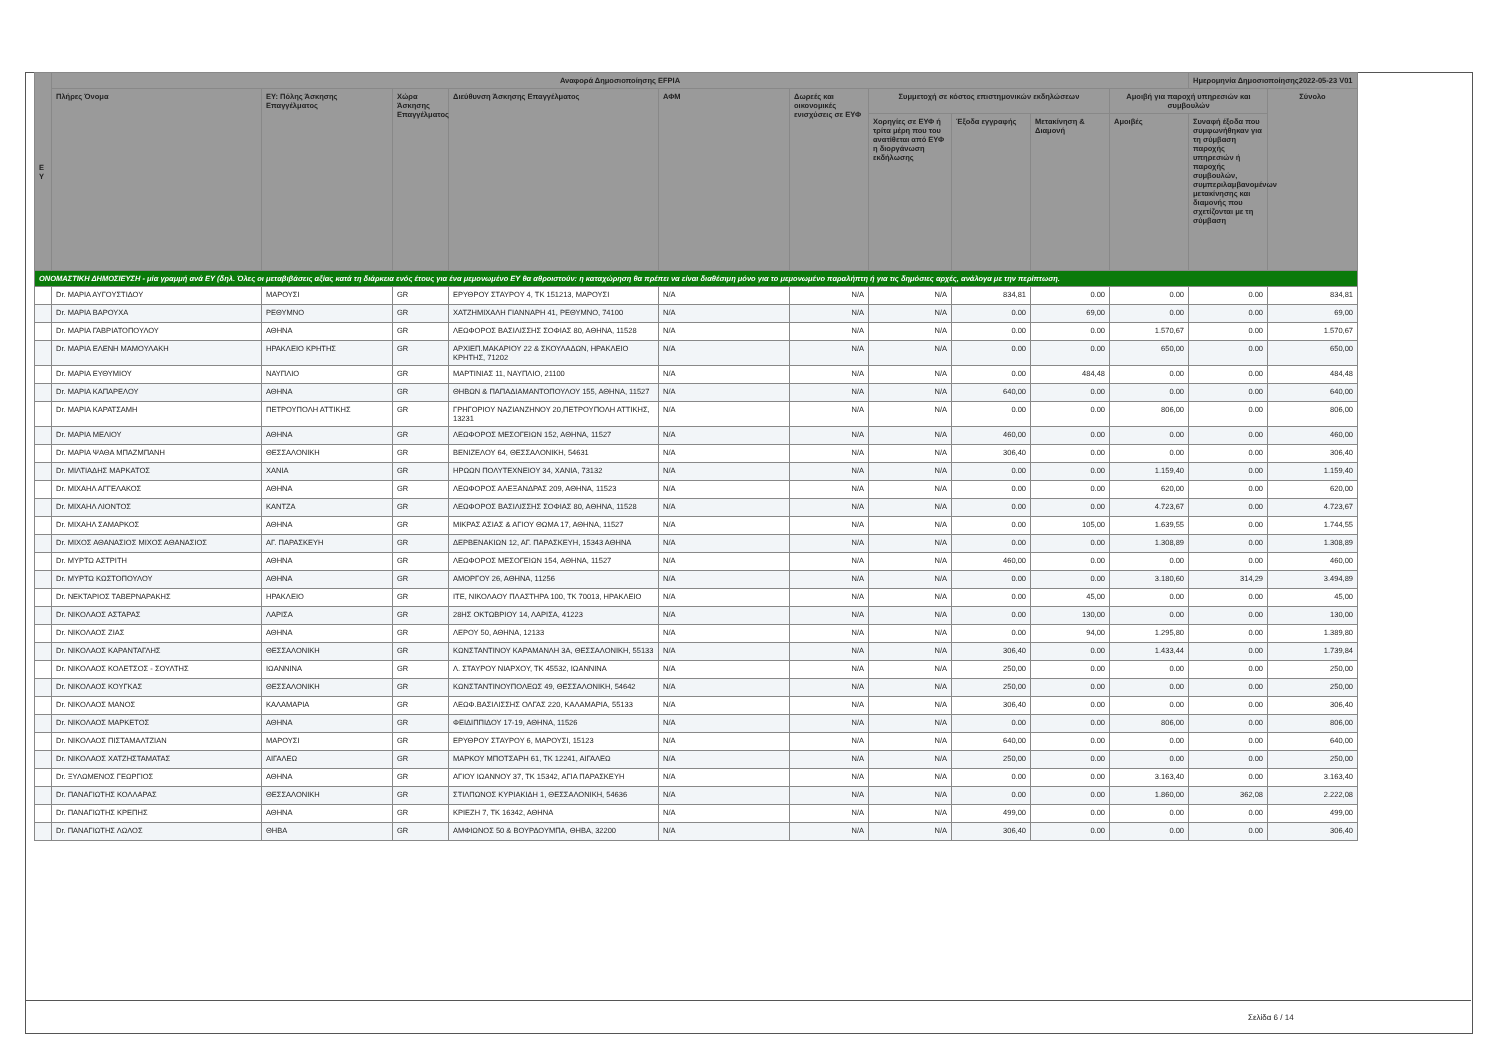| Ε Υ | Αναφορά Δημοσιοποίησης EFPIA | | | | | | | | | | Ημερομηνία Δημοσιοποίησης2022-05-23 V01 | |
| --- | --- | --- | --- | --- | --- | --- | --- | --- | --- | --- | --- | --- |
| | Πλήρες Όνομα | ΕΥ: Πόλης Άσκησης Επαγγέλματος | Χώρα Άσκησης Επαγγέλματος | Διεύθυνση Άσκησης Επαγγέλματος | ΑΦΜ | Δωρεές και οικονομικές ενισχύσεις σε ΕΥΦ | Συμμετοχή σε κόστος επιστημονικών εκδηλώσεων | | | Αμοιβή για παροχή υπηρεσιών και συμβουλών | | Σύνολο |
| | | | | | | | Χορηγίες σε ΕΥΦ ή τρίτα μέρη που του ανατίθεται από ΕΥΦ η διοργάνωση εκδήλωσης | Έξοδα εγγραφής | Μετακίνηση & Διαμονή | Αμοιβές | Συναφή έξοδα που συμφωνήθηκαν για τη σύμβαση παροχής υπηρεσιών ή παροχής συμβουλών, συμπεριλαμβανομένων μετακίνησης και διαμονής που σχετίζονται με τη σύμβαση | |
| ΟΝΟΜΑΣΤΙΚΗ ΔΗΜΟΣΙΕΥΣΗ - μία γραμμή ανά ΕΥ (δηλ. Όλες οι μεταβιβάσεις αξίας κατά τη διάρκεια ενός έτους για ένα μεμονωμένο ΕΥ θα αθροιστούν: η καταχώρηση θα πρέπει να είναι διαθέσιμη μόνο για το μεμονωμένο παραλήπτη ή για τις δημόσιες αρχές, ανάλογα με την περίπτωση. | | | | | | | | | | | | |
| | Dr. ΜΑΡΙΑ ΑΥΓΟΥΣΤΙΔΟΥ | ΜΑΡΟΥΣΙ | GR | ΕΡΥΘΡΟΥ ΣΤΑΥΡΟΥ 4, ΤΚ 151213, ΜΑΡΟΥΣΙ | N/A | N/A | N/A | 834,81 | 0.00 | 0.00 | 0.00 | 834,81 |
| | Dr. ΜΑΡΙΑ ΒΑΡΟΥΧΑ | ΡΕΘΥΜΝΟ | GR | ΧΑΤΖΗΜΙΧΑΛΗ ΓΙΑΝΝΑΡΗ 41, ΡΕΘΥΜΝΟ, 74100 | N/A | N/A | N/A | 0.00 | 69,00 | 0.00 | 0.00 | 69,00 |
| | Dr. ΜΑΡΙΑ ΓΑΒΡΙΑΤΟΠΟΥΛΟΥ | ΑΘΗΝΑ | GR | ΛΕΩΦΟΡΟΣ ΒΑΣΙΛΙΣΣΗΣ ΣΟΦΙΑΣ 80, ΑΘΗΝΑ, 11528 | N/A | N/A | N/A | 0.00 | 0.00 | 1.570,67 | 0.00 | 1.570,67 |
| | Dr. ΜΑΡΙΑ ΕΛΕΝΗ ΜΑΜΟΥΛΑΚΗ | ΗΡΑΚΛΕΙΟ ΚΡΗΤΗΣ | GR | ΑΡΧΙΕΠ.ΜΑΚΑΡΙΟΥ 22 & ΣΚΟΥΛΑΔΩΝ, ΗΡΑΚΛΕΙΟ ΚΡΗΤΗΣ, 71202 | N/A | N/A | N/A | 0.00 | 0.00 | 650,00 | 0.00 | 650,00 |
| | Dr. ΜΑΡΙΑ ΕΥΘΥΜΙΟΥ | ΝΑΥΠΛΙΟ | GR | ΜΑΡΤΙΝΙΑΣ 11, ΝΑΥΠΛΙΟ, 21100 | N/A | N/A | N/A | 0.00 | 484,48 | 0.00 | 0.00 | 484,48 |
| | Dr. ΜΑΡΙΑ ΚΑΠΑΡΕΛΟΥ | ΑΘΗΝΑ | GR | ΘΗΒΩΝ & ΠΑΠΑΔΙΑΜΑΝΤΟΠΟΥΛΟΥ 155, ΑΘΗΝΑ, 11527 | N/A | N/A | N/A | 640,00 | 0.00 | 0.00 | 0.00 | 640,00 |
| | Dr. ΜΑΡΙΑ ΚΑΡΑΤΣΑΜΗ | ΠΕΤΡΟΥΠΟΛΗ ΑΤΤΙΚΗΣ | GR | ΓΡΗΓΟΡΙΟΥ ΝΑΖΙΑΝΖΗΝΟΥ 20,ΠΕΤΡΟΥΠΟΛΗ ΑΤΤΙΚΗΣ, 13231 | N/A | N/A | N/A | 0.00 | 0.00 | 806,00 | 0.00 | 806,00 |
| | Dr. ΜΑΡΙΑ ΜΕΛΙΟΥ | ΑΘΗΝΑ | GR | ΛΕΩΦΟΡΟΣ ΜΕΣΟΓΕΙΩΝ 152, ΑΘΗΝΑ, 11527 | N/A | N/A | N/A | 460,00 | 0.00 | 0.00 | 0.00 | 460,00 |
| | Dr. ΜΑΡΙΑ ΨΑΘΑ ΜΠΑΖΜΠΑΝΗ | ΘΕΣΣΑΛΟΝΙΚΗ | GR | ΒΕΝΙΖΕΛΟΥ 64, ΘΕΣΣΑΛΟΝΙΚΗ, 54631 | N/A | N/A | N/A | 306,40 | 0.00 | 0.00 | 0.00 | 306,40 |
| | Dr. ΜΙΛΤΙΑΔΗΣ ΜΑΡΚΑΤΟΣ | ΧΑΝΙΑ | GR | ΗΡΩΩΝ ΠΟΛΥΤΕΧΝΕΙΟΥ 34, ΧΑΝΙΑ, 73132 | N/A | N/A | N/A | 0.00 | 0.00 | 1.159,40 | 0.00 | 1.159,40 |
| | Dr. ΜΙΧΑΗΛ ΑΓΓΕΛΑΚΟΣ | ΑΘΗΝΑ | GR | ΛΕΩΦΟΡΟΣ ΑΛΕΞΑΝΔΡΑΣ 209, ΑΘΗΝΑ, 11523 | N/A | N/A | N/A | 0.00 | 0.00 | 620,00 | 0.00 | 620,00 |
| | Dr. ΜΙΧΑΗΛ ΛΙΟΝΤΟΣ | ΚΑΝΤΖΑ | GR | ΛΕΩΦΟΡΟΣ ΒΑΣΙΛΙΣΣΗΣ ΣΟΦΙΑΣ 80, ΑΘΗΝΑ, 11528 | N/A | N/A | N/A | 0.00 | 0.00 | 4.723,67 | 0.00 | 4.723,67 |
| | Dr. ΜΙΧΑΗΛ ΣΑΜΑΡΚΟΣ | ΑΘΗΝΑ | GR | ΜΙΚΡΑΣ ΑΣΙΑΣ & ΑΓΙΟΥ ΘΩΜΑ 17, ΑΘΗΝΑ, 11527 | N/A | N/A | N/A | 0.00 | 105,00 | 1.639,55 | 0.00 | 1.744,55 |
| | Dr. ΜΙΧΟΣ ΑΘΑΝΑΣΙΟΣ ΜΙΧΟΣ ΑΘΑΝΑΣΙΟΣ | ΑΓ. ΠΑΡΑΣΚΕΥΗ | GR | ΔΕΡΒΕΝΑΚΙΩΝ 12, ΑΓ. ΠΑΡΑΣΚΕΥΗ, 15343 ΑΘΗΝΑ | N/A | N/A | N/A | 0.00 | 0.00 | 1.308,89 | 0.00 | 1.308,89 |
| | Dr. ΜΥΡΤΩ ΑΣΤΡΙΤΗ | ΑΘΗΝΑ | GR | ΛΕΩΦΟΡΟΣ ΜΕΣΟΓΕΙΩΝ 154, ΑΘΗΝΑ, 11527 | N/A | N/A | N/A | 460,00 | 0.00 | 0.00 | 0.00 | 460,00 |
| | Dr. ΜΥΡΤΩ ΚΩΣΤΟΠΟΥΛΟΥ | ΑΘΗΝΑ | GR | ΑΜΟΡΓΟΥ 26, ΑΘΗΝΑ, 11256 | N/A | N/A | N/A | 0.00 | 0.00 | 3.180,60 | 314,29 | 3.494,89 |
| | Dr. ΝΕΚΤΑΡΙΟΣ ΤΑΒΕΡΝΑΡΑΚΗΣ | ΗΡΑΚΛΕΙΟ | GR | ΙΤΕ, ΝΙΚΟΛΑΟΥ ΠΛΑΣΤΗΡΑ 100, ΤΚ 70013, ΗΡΑΚΛΕΙΟ | N/A | N/A | N/A | 0.00 | 45,00 | 0.00 | 0.00 | 45,00 |
| | Dr. ΝΙΚΟΛΑΟΣ ΑΣΤΑΡΑΣ | ΛΑΡΙΣΑ | GR | 28ΗΣ ΟΚΤΩΒΡΙΟΥ 14, ΛΑΡΙΣΑ, 41223 | N/A | N/A | N/A | 0.00 | 130,00 | 0.00 | 0.00 | 130,00 |
| | Dr. ΝΙΚΟΛΑΟΣ ΖΙΑΣ | ΑΘΗΝΑ | GR | ΛΕΡΟΥ 50, ΑΘΗΝΑ, 12133 | N/A | N/A | N/A | 0.00 | 94,00 | 1.295,80 | 0.00 | 1.389,80 |
| | Dr. ΝΙΚΟΛΑΟΣ ΚΑΡΑΝΤΑΓΛΗΣ | ΘΕΣΣΑΛΟΝΙΚΗ | GR | ΚΩΝΣΤΑΝΤΙΝΟΥ ΚΑΡΑΜΑΝΛΗ 3Α, ΘΕΣΣΑΛΟΝΙΚΗ, 55133 | N/A | N/A | N/A | 306,40 | 0.00 | 1.433,44 | 0.00 | 1.739,84 |
| | Dr. ΝΙΚΟΛΑΟΣ ΚΟΛΕΤΣΟΣ - ΣΟΥΛΤΗΣ | ΙΩΑΝΝΙΝΑ | GR | Λ. ΣΤΑΥΡΟΥ ΝΙΑΡΧΟΥ, ΤΚ 45532, ΙΩΑΝΝΙΝΑ | N/A | N/A | N/A | 250,00 | 0.00 | 0.00 | 0.00 | 250,00 |
| | Dr. ΝΙΚΟΛΑΟΣ ΚΟΥΓΚΑΣ | ΘΕΣΣΑΛΟΝΙΚΗ | GR | ΚΩΝΣΤΑΝΤΙΝΟΥΠΟΛΕΩΣ 49, ΘΕΣΣΑΛΟΝΙΚΗ, 54642 | N/A | N/A | N/A | 250,00 | 0.00 | 0.00 | 0.00 | 250,00 |
| | Dr. ΝΙΚΟΛΑΟΣ ΜΑΝΟΣ | ΚΑΛΑΜΑΡΙΑ | GR | ΛΕΩΦ.ΒΑΣΙΛΙΣΣΗΣ ΟΛΓΑΣ 220, ΚΑΛΑΜΑΡΙΑ, 55133 | N/A | N/A | N/A | 306,40 | 0.00 | 0.00 | 0.00 | 306,40 |
| | Dr. ΝΙΚΟΛΑΟΣ ΜΑΡΚΕΤΟΣ | ΑΘΗΝΑ | GR | ΦΕΙΔΙΠΠΙΔΟΥ 17-19, ΑΘΗΝΑ, 11526 | N/A | N/A | N/A | 0.00 | 0.00 | 806,00 | 0.00 | 806,00 |
| | Dr. ΝΙΚΟΛΑΟΣ ΠΙΣΤΑΜΑΛΤΖΙΑΝ | ΜΑΡΟΥΣΙ | GR | ΕΡΥΘΡΟΥ ΣΤΑΥΡΟΥ 6, ΜΑΡΟΥΣΙ, 15123 | N/A | N/A | N/A | 640,00 | 0.00 | 0.00 | 0.00 | 640,00 |
| | Dr. ΝΙΚΟΛΑΟΣ ΧΑΤΖΗΣΤΑΜΑΤΑΣ | ΑΙΓΑΛΕΩ | GR | ΜΑΡΚΟΥ ΜΠΟΤΣΑΡΗ 61, ΤΚ 12241, ΑΙΓΑΛΕΩ | N/A | N/A | N/A | 250,00 | 0.00 | 0.00 | 0.00 | 250,00 |
| | Dr. ΞΥΛΩΜΕΝΟΣ ΓΕΩΡΓΙΟΣ | ΑΘΗΝΑ | GR | ΑΓΙΟΥ ΙΩΑΝΝΟΥ 37, ΤΚ 15342, ΑΓΙΑ ΠΑΡΑΣΚΕΥΗ | N/A | N/A | N/A | 0.00 | 0.00 | 3.163,40 | 0.00 | 3.163,40 |
| | Dr. ΠΑΝΑΓΙΩΤΗΣ ΚΟΛΛΑΡΑΣ | ΘΕΣΣΑΛΟΝΙΚΗ | GR | ΣΤΙΛΠΩΝΟΣ ΚΥΡΙΑΚΙΔΗ 1, ΘΕΣΣΑΛΟΝΙΚΗ, 54636 | N/A | N/A | N/A | 0.00 | 0.00 | 1.860,00 | 362,08 | 2.222,08 |
| | Dr. ΠΑΝΑΓΙΩΤΗΣ ΚΡΕΠΗΣ | ΑΘΗΝΑ | GR | ΚΡΙΕΖΗ 7, ΤΚ 16342, ΑΘΗΝΑ | N/A | N/A | N/A | 499,00 | 0.00 | 0.00 | 0.00 | 499,00 |
| | Dr. ΠΑΝΑΓΙΩΤΗΣ ΛΩΛΟΣ | ΘΗΒΑ | GR | ΑΜΦΙΩΝΟΣ 50 & ΒΟΥΡΔΟΥΜΠΑ, ΘΗΒΑ, 32200 | N/A | N/A | N/A | 306,40 | 0.00 | 0.00 | 0.00 | 306,40 |
Σελίδα 6 / 14